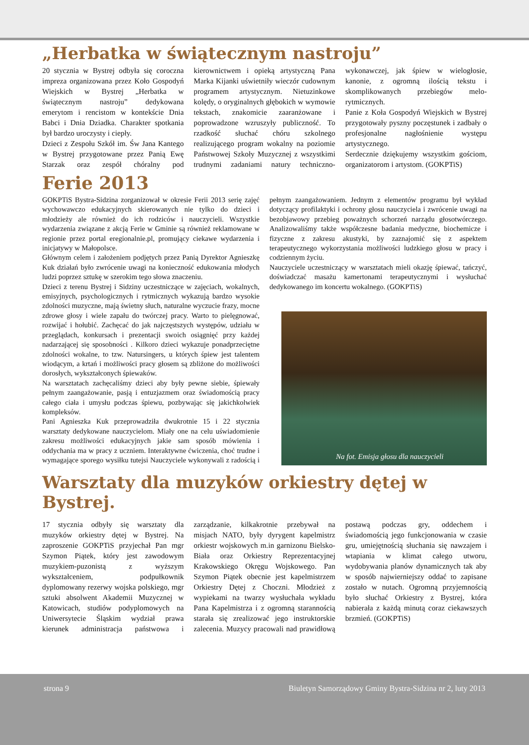„Herbatka w świątecznym nastroju”
20 stycznia w Bystrej odbyła się coroczna impreza organizowana przez Koło Gospodyń Wiejskich w Bystrej „Herbatka w świątecznym nastroju” dedykowana emerytom i rencistom w kontekście Dnia Babci i Dnia Dziadka. Charakter spotkania był bardzo uroczysty i ciepły.
Dzieci z Zespołu Szkół im. Św Jana Kantego w Bystrej przygotowane przez Panią Ewę Starzak oraz zespół chóralny pod kierownictwem i opieką artystyczną Pana Marka Kijanki uświetniły wieczór cudownym programem artystycznym. Nietuzinkowe kolędy, o oryginalnych głębokich w wymowie tekstach, znakomicie zaaranżowane i poprowadzone wzruszyły publiczność. To rzadkość słuchać chóru szkolnego realizującego program wokalny na poziomie Państwowej Szkoły Muzycznej z wszystkimi trudnymi zadaniami natury techniczno-wykonawczej, jak śpiew w wielogłosie, kanonie, z ogromną ilością tekstu i skomplikowanych przebiegów melo-rytmicznych.
Panie z Koła Gospodyń Wiejskich w Bystrej przygotowały pyszny poczęstunek i zadbały o profesjonalne nagłośnienie występu artystycznego.
Serdecznie dziękujemy wszystkim gościom, organizatorom i artystom. (GOKPTiS)
Ferie 2013
GOKPTiS Bystra-Sidzina zorganizował w okresie Ferii 2013 serię zajęć wychowawczo edukacyjnych skierowanych nie tylko do dzieci i młodzieży ale również do ich rodziców i nauczycieli. Wszystkie wydarzenia związane z akcją Ferie w Gminie są również reklamowane w regionie przez portal eregionalnie.pl, promujący ciekawe wydarzenia i inicjatywy w Małopolsce.
Głównym celem i założeniem podjętych przez Panią Dyrektor Agnieszkę Kuk działań było zwrócenie uwagi na konieczność edukowania młodych ludzi poprzez sztukę w szerokim tego słowa znaczeniu.
Dzieci z terenu Bystrej i Sidziny uczestniczące w zajęciach, wokalnych, emisyjnych, psychologicznych i rytmicznych wykazują bardzo wysokie zdolności muzyczne, mają świetny słuch, naturalne wyczucie frazy, mocne zdrowe głosy i wiele zapału do twórczej pracy. Warto to pielęgnować, rozwijać i hołubić. Zachęcać do jak najczęstszych występów, udziału w przeglądach, konkursach i prezentacji swoich osiągnięć przy każdej nadarzającej się sposobności . Kilkoro dzieci wykazuje ponadprzeciętne zdolności wokalne, to tzw. Natursingers, u których śpiew jest talentem wiodącym, a krtań i możliwości pracy głosem są zbliżone do możliwości dorosłych, wykształconych śpiewaków.
Na warsztatach zachęcaliśmy dzieci aby były pewne siebie, śpiewały pełnym zaangażowanie, pasją i entuzjazmem oraz świadomością pracy całego ciała i umysłu podczas śpiewu, pozbywając się jakichkolwiek kompleksów.
Pani Agnieszka Kuk przeprowadziła dwukrotnie 15 i 22 stycznia warsztaty dedykowane nauczycielom. Miały one na celu uświadomienie zakresu możliwości edukacyjnych jakie sam sposób mówienia i oddychania ma w pracy z uczniem. Interaktywne ćwiczenia, choć trudne i wymagające sporego wysiłku tutejsi Nauczyciele wykonywali z radością i pełnym zaangażowaniem. Jednym z elementów programu był wykład dotyczący profilaktyki i ochrony głosu nauczyciela i zwrócenie uwagi na bezobjawowy przebieg poważnych schorzeń narządu głosotwórczego. Analizowaliśmy także współczesne badania medyczne, biochemicze i fizyczne z zakresu akustyki, by zaznajomić się z aspektem terapeutycznego wykorzystania możliwości ludzkiego głosu w pracy i codziennym życiu.
Nauczyciele uczestniczący w warsztatach mieli okazję śpiewać, tańczyć, doświadczać masażu kamertonami terapeutycznymi i wysłuchać dedykowanego im koncertu wokalnego. (GOKPTiS)
Na fot. Emisja głosu dla nauczycieli
Warsztaty dla muzyków orkiestry dętej w Bystrej.
17 stycznia odbyły się warsztaty dla muzyków orkiestry dętej w Bystrej. Na zaproszenie GOKPTiS przyjechał Pan mgr Szymon Piątek, który jest zawodowym muzykiem-puzonistą z wyższym wykształceniem, podpułkownik dyplomowany rezerwy wojska polskiego, mgr sztuki absolwent Akademii Muzycznej w Katowicach, studiów podyplomowych na Uniwersytecie Śląskim wydział prawa kierunek administracja państwowa i zarządzanie, kilkakrotnie przebywał na misjach NATO, były dyrygent kapelmistrz orkiestr wojskowych m.in garnizonu Bielsko- Biała oraz Orkiestry Reprezentacyjnej Krakowskiego Okręgu Wojskowego. Pan Szymon Piątek obecnie jest kapelmistrzem Orkiestry Dętej z Choczni. Młodzież z wypiekami na twarzy wysłuchała wykładu Pana Kapelmistrza i z ogromną starannością starała się zrealizować jego instruktorskie zalecenia. Muzycy pracowali nad prawidłową postawą podczas gry, oddechem i świadomością jego funkcjonowania w czasie gru, umiejętnością słuchania się nawzajem i wtapiania w klimat całego utworu, wydobywania planów dynamicznych tak aby w sposób najwierniejszy oddać to zapisane zostało w nutach. Ogromną przyjemnością było słuchać Orkiestry z Bystrej, która nabierała z każdą minutą coraz ciekawszych brzmień. (GOKPTiS)
strona 9 Biuletyn Samorządowy Gminy Bystra-Sidzina nr 2, luty 2013